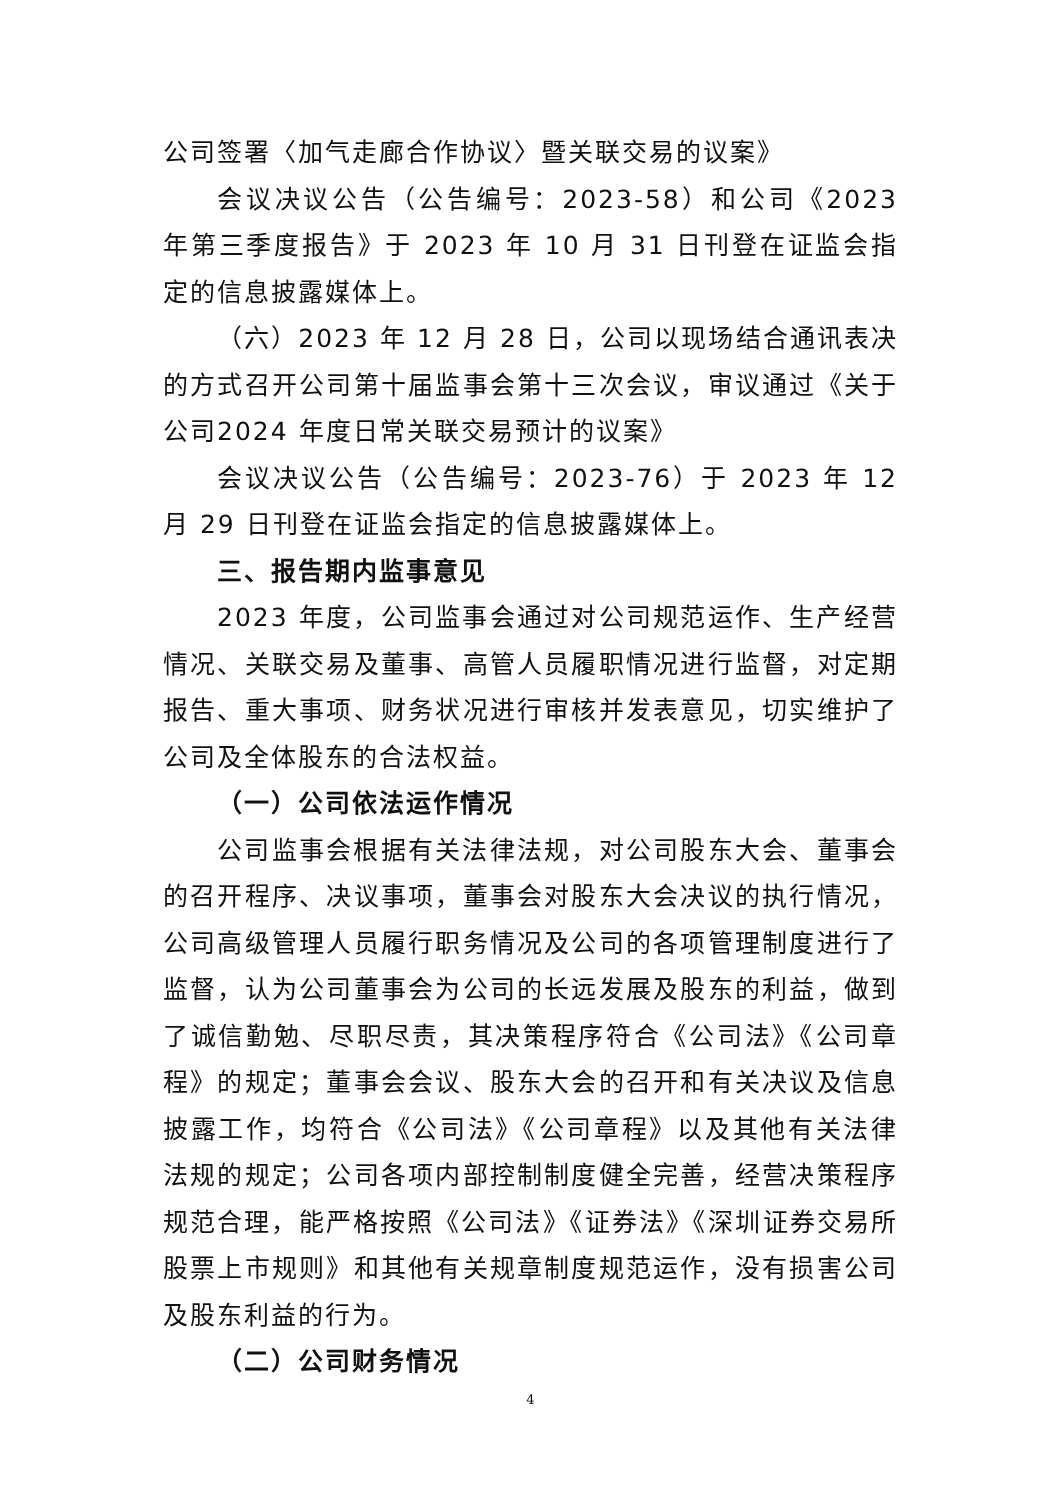公司签署〈加气走廊合作协议〉暨关联交易的议案》
会议决议公告（公告编号：2023-58）和公司《2023 年第三季度报告》于 2023 年 10 月 31 日刊登在证监会指定的信息披露媒体上。
（六）2023 年 12 月 28 日，公司以现场结合通讯表决的方式召开公司第十届监事会第十三次会议，审议通过《关于公司2024 年度日常关联交易预计的议案》
会议决议公告（公告编号：2023-76）于 2023 年 12 月 29 日刊登在证监会指定的信息披露媒体上。
三、报告期内监事意见
2023 年度，公司监事会通过对公司规范运作、生产经营情况、关联交易及董事、高管人员履职情况进行监督，对定期报告、重大事项、财务状况进行审核并发表意见，切实维护了公司及全体股东的合法权益。
（一）公司依法运作情况
公司监事会根据有关法律法规，对公司股东大会、董事会的召开程序、决议事项，董事会对股东大会决议的执行情况，公司高级管理人员履行职务情况及公司的各项管理制度进行了监督，认为公司董事会为公司的长远发展及股东的利益，做到了诚信勤勉、尽职尽责，其决策程序符合《公司法》《公司章程》的规定；董事会会议、股东大会的召开和有关决议及信息披露工作，均符合《公司法》《公司章程》以及其他有关法律法规的规定；公司各项内部控制制度健全完善，经营决策程序规范合理，能严格按照《公司法》《证券法》《深圳证券交易所股票上市规则》和其他有关规章制度规范运作，没有损害公司及股东利益的行为。
（二）公司财务情况
4